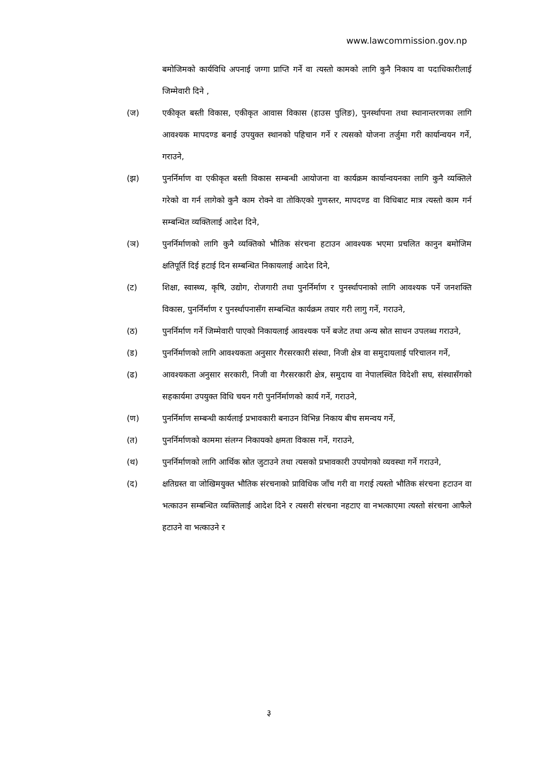www.lawcommission.gov.np
बमोजिमको कार्यविधि अपनाई जग्गा प्राप्ति गर्ने वा त्यस्तो कामको लागि कुनै निकाय वा पदाधिकारीलाई जिम्मेवारी दिने ,
(ज) एकीकृत बस्ती विकास, एकीकृत आवास विकास (हाउस पुलिङ), पुनर्स्थापना तथा स्थानान्तरणका लागि आवश्यक मापदण्ड बनाई उपयुक्त स्थानको पहिचान गर्ने र त्यसको योजना तर्जुमा गरी कार्यान्वयन गर्ने, गराउने,
(झ) पुनर्निर्माण वा एकीकृत बस्ती विकास सम्बन्धी आयोजना वा कार्यक्रम कार्यान्वयनका लागि कुनै व्यक्तिले गरेको वा गर्न लागेको कुनै काम रोक्ने वा तोकिएको गुणस्तर, मापदण्ड वा विधिबाट मात्र त्यस्तो काम गर्न सम्बन्धित व्यक्तिलाई आदेश दिने,
(ञ) पुनर्निर्माणको लागि कुनै व्यक्तिको भौतिक संरचना हटाउन आवश्यक भएमा प्रचलित कानुन बमोजिम क्षतिपूर्ति दिई हटाई दिन सम्बन्धित निकायलाई आदेश दिने,
(ट) शिक्षा, स्वास्थ्य, कृषि, उद्योग, रोजगारी तथा पुनर्निर्माण र पुनर्स्थापनाको लागि आवश्यक पर्ने जनशक्ति विकास, पुनर्निर्माण र पुनर्स्थापनासँग सम्बन्धित कार्यक्रम तयार गरी लागु गर्ने, गराउने,
(ठ) पुनर्निर्माण गर्ने जिम्मेवारी पाएको निकायलाई आवश्यक पर्ने बजेट तथा अन्य स्रोत साधन उपलब्ध गराउने,
(ड) पुनर्निर्माणको लागि आवश्यकता अनुसार गैरसरकारी संस्था, निजी क्षेत्र वा समुदायलाई परिचालन गर्ने,
(ढ) आवश्यकता अनुसार सरकारी, निजी वा गैरसरकारी क्षेत्र, समुदाय वा नेपालस्थित विदेशी सघ, संस्थासँगको सहकार्यमा उपयुक्त विधि चयन गरी पुनर्निर्माणको कार्य गर्ने, गराउने,
(ण) पुनर्निर्माण सम्बन्धी कार्यलाई प्रभावकारी बनाउन विभिन्न निकाय बीच समन्वय गर्ने,
(त) पुनर्निर्माणको काममा संलग्न निकायको क्षमता विकास गर्ने, गराउने,
(थ) पुनर्निर्माणको लागि आर्थिक स्रोत जुटाउने तथा त्यसको प्रभावकारी उपयोगको व्यवस्था गर्ने गराउने,
(द) क्षतिग्रस्त वा जोखिमयुक्त भौतिक संरचनाको प्राविधिक जाँच गरी वा गराई त्यस्तो भौतिक संरचना हटाउन वा भत्काउन सम्बन्धित व्यक्तिलाई आदेश दिने र त्यसरी संरचना नहटाए वा नभत्काएमा त्यस्तो संरचना आफैले हटाउने वा भत्काउने र
३